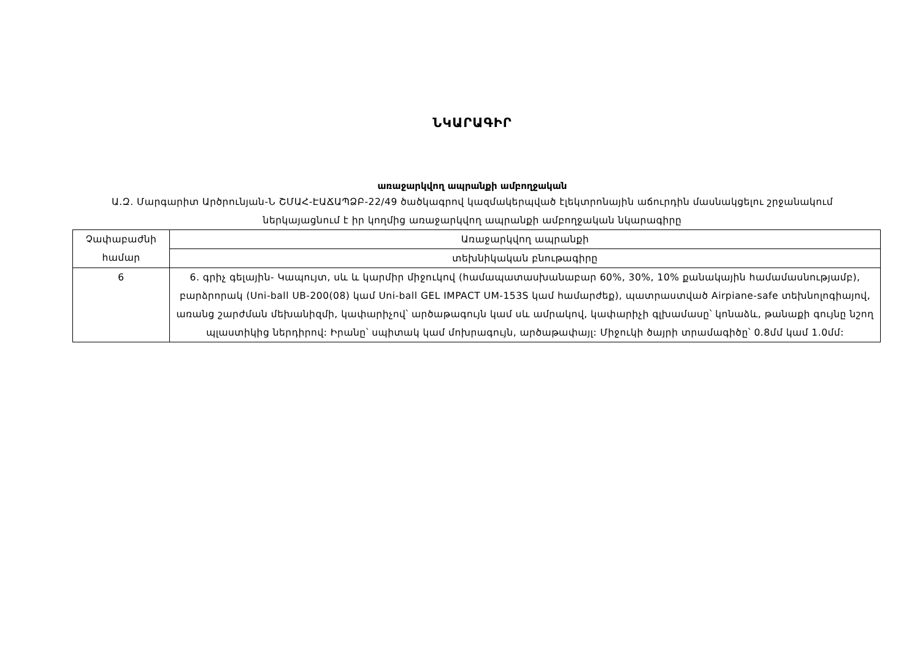ՆԿԱՐԱԳԻՐ
առաջարկվող ապրանքի ամբողջական
Ա.Զ. Մարգարիտ Արծրունյան-Ն ՇՄԱՀ-ԷԱՃԱՊՁԲ-22/49 ծածկագրով կազմակերպված էլեկտրոնային աճուրդին մասնակցելու շրջանակում ներկայացնում է իր կողմից առաջարկվող ապրանքի ամբողջական նկարագիրը
| Չափաբաժնի համար | Առաջարկվող ապրանքի |
| | տեխնիկական բնութագիրը |
| 6 | 6. գրիչ գելային- Կապույտ, սև և կարմիր միջուկով (համապատասխանաբար 60%, 30%, 10% քանակային համամասնությամբ), բարձրորակ (Uni-ball UB-200(08) կամ Uni-ball GEL IMPACT UM-153S կամ համարժեք), պատրաստված Airpiane-safe տեխնոլոգիայով, առանց շարժման մեխանիզմի, կափարիչով՝ արծաթագույն կամ սև ամրակով, կափարիչի գլխամասը՝ կոնաձև, թանաքի գույնը նշող պլաստիկից ներդիրով: Իրանը՝ սպիտակ կամ մոխրագույն, արծաթափայլ: Միջուկի ծայրի տրամագիծը՝ 0.8մմ կամ 1.0մմ: |